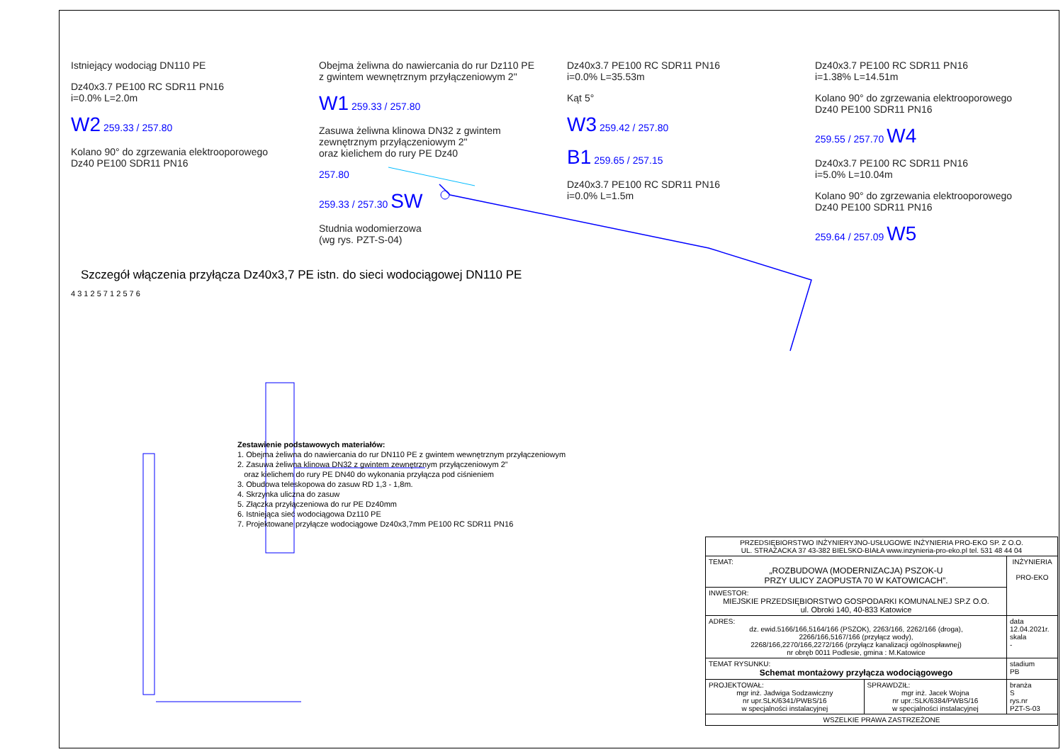Istniejący wodociąg DN110 PE
Dz40x3.7 PE100 RC SDR11 PN16
i=0.0% L=2.0m
W2 259.33 / 257.80
Kolano 90° do zgrzewania elektrooporowego
Dz40 PE100 SDR11 PN16
Obejma żeliwna do nawiercania do rur Dz110 PE
z gwintem wewnętrznym przyłączeniowym 2"
W1 259.33 / 257.80
Zasuwa żeliwna klinowa DN32 z gwintem zewnętrznym przyłączeniowym 2"
oraz kielichem do rury PE Dz40
257.80
259.33 / 257.30 SW
Studnia wodomierzowa
(wg rys. PZT-S-04)
Dz40x3.7 PE100 RC SDR11 PN16
i=0.0% L=35.53m
Kąt 5°
W3 259.42 / 257.80
B1 259.65 / 257.15
Dz40x3.7 PE100 RC SDR11 PN16
i=0.0% L=1.5m
Dz40x3.7 PE100 RC SDR11 PN16
i=1.38% L=14.51m
Kolano 90° do zgrzewania elektrooporowego
Dz40 PE100 SDR11 PN16
259.55 / 257.70 W4
Dz40x3.7 PE100 RC SDR11 PN16
i=5.0% L=10.04m
Kolano 90° do zgrzewania elektrooporowego
Dz40 PE100 SDR11 PN16
259.64 / 257.09 W5
Szczegół włączenia przyłącza Dz40x3,7 PE istn. do sieci wodociągowej DN110 PE
4 3 1 2 5 7 1 2 5 7 6
Zestawienie podstawowych materiałów:
1. Obejma żeliwna do nawiercania do rur DN110 PE z gwintem wewnętrznym przyłączeniowym
2. Zasuwa żeliwna klinowa DN32 z gwintem zewnętrznym przyłączeniowym 2”
oraz kielichem do rury PE DN40 do wykonania przyłącza pod ciśnieniem
3. Obudowa teleskopowa do zasuw RD 1,3 - 1,8m.
4. Skrzynka uliczna do zasuw
5. Złączka przyłączeniowa do rur PE Dz40mm
6. Istniejąca sieć wodociągowa Dz110 PE
7. Projektowane przyłącze wodociągowe Dz40x3,7mm PE100 RC SDR11 PN16
| PRZEDSIĘBIORSTWO INŻYNIERYJNO-USŁUGOWE INŻYNIERIA PRO-EKO SP. Z O.O. UL. STRAŻACKA 37 43-382 BIELSKO-BIAŁA www.inzynieria-pro-eko.pl tel. 531 48 44 04 | | |
| TEMAT: „ROZBUDOWA (MODERNIZACJA) PSZOK-U PRZY ULICY ZAOPUSTA 70 W KATOWICACH”. | | INŻYNIERIA PRO-EKO |
| INWESTOR: MIEJSKIE PRZEDSIĘBIORSTWO GOSPODARKI KOMUNALNEJ SP.Z O.O. ul. Obroki 140, 40-833 Katowice | | |
| ADRES: dz. ewid.5166/166,5164/166 (PSZOK), 2263/166, 2262/166 (droga), 2266/166,5167/166 (przyłącz wody), 2268/166,2270/166,2272/166 (przyłącz kanalizacji ogólnospławnej) nr obręb 0011 Podlesie, gmina : M.Katowice | | data 12.04.2021r. skala - |
| TEMAT RYSUNKU: Schemat montażowy przyłącza wodociągowego | | stadium PB |
| PROJEKTOWAŁ: mgr inż. Jadwiga Sodzawiczny nr upr.SLK/6341/PWBS/16 w specjalności instalacyjnej | SPRAWDZIŁ: mgr inż. Jacek Wojna nr upr.:SLK/6384/PWBS/16 w specjalności instalacyjnej | branża S rys.nr PZT-S-03 |
| WSZELKIE PRAWA ZASTRZEŻONE | | |